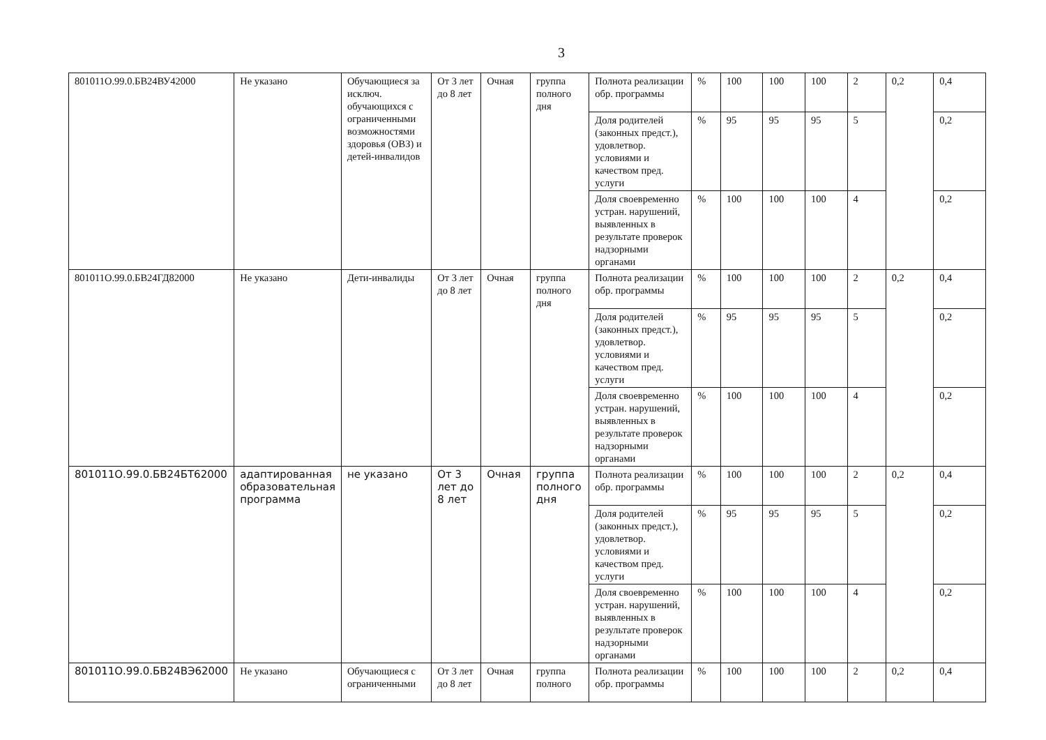3
| 801011О.99.0.БВ24ВУ42000 | Не указано | Обучающиеся за исключ. обучающихся с ограниченными возможностями здоровья (ОВЗ) и детей-инвалидов | От 3 лет до 8 лет | Очная | группа полного дня | Полнота реализации обр. программы | % | 100 | 100 | 100 | 2 | 0,2 | 0,4 |
| | | | | | | Доля родителей (законных предст.), удовлетвор. условиями и качеством пред. услуги | % | 95 | 95 | 95 | 5 | | 0,2 |
| | | | | | | Доля своевременно устран. нарушений, выявленных в результате проверок надзорными органами | % | 100 | 100 | 100 | 4 | | 0,2 |
| 801011О.99.0.БВ24ГД82000 | Не указано | Дети-инвалиды | От 3 лет до 8 лет | Очная | группа полного дня | Полнота реализации обр. программы | % | 100 | 100 | 100 | 2 | 0,2 | 0,4 |
| | | | | | | Доля родителей (законных предст.), удовлетвор. условиями и качеством пред. услуги | % | 95 | 95 | 95 | 5 | | 0,2 |
| | | | | | | Доля своевременно устран. нарушений, выявленных в результате проверок надзорными органами | % | 100 | 100 | 100 | 4 | | 0,2 |
| 801011О.99.0.БВ24БТ62000 | адаптированная образовательная программа | не указано | От 3 лет до 8 лет | Очная | группа полного дня | Полнота реализации обр. программы | % | 100 | 100 | 100 | 2 | 0,2 | 0,4 |
| | | | | | | Доля родителей (законных предст.), удовлетвор. условиями и качеством пред. услуги | % | 95 | 95 | 95 | 5 | | 0,2 |
| | | | | | | Доля своевременно устран. нарушений, выявленных в результате проверок надзорными органами | % | 100 | 100 | 100 | 4 | | 0,2 |
| 801011О.99.0.БВ24ВЭ62000 | Не указано | Обучающиеся с ограниченными | От 3 лет до 8 лет | Очная | группа полного | Полнота реализации обр. программы | % | 100 | 100 | 100 | 2 | 0,2 | 0,4 |